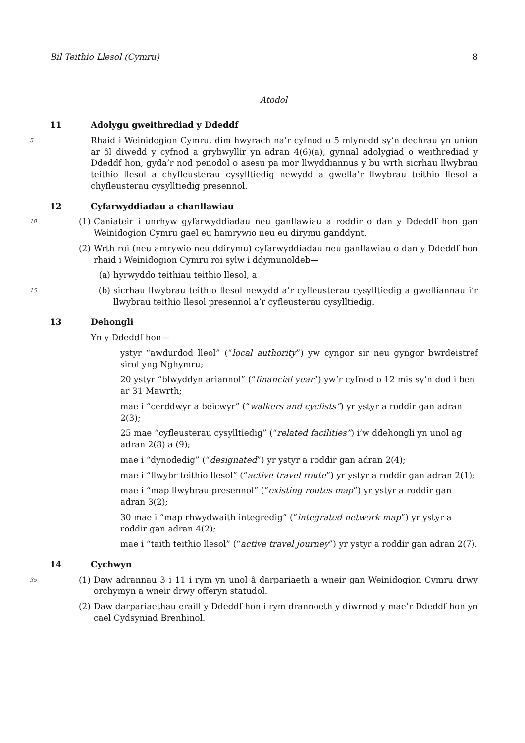Bil Teithio Llesol (Cymru) 8
Atodol
11 Adolygu gweithrediad y Ddeddf
5
Rhaid i Weinidogion Cymru, dim hwyrach na’r cyfnod o 5 mlynedd sy’n dechrau yn union ar ôl diwedd y cyfnod a grybwyllir yn adran 4(6)(a), gynnal adolygiad o weithrediad y Ddeddf hon, gyda’r nod penodol o asesu pa mor llwyddiannus y bu wrth sicrhau llwybrau teithio llesol a chyfleusterau cysylltiedig newydd a gwella’r llwybrau teithio llesol a chyfleusterau cysylltiedig presennol.
12 Cyfarwyddiadau a chanllawiau
10 (1) Caniateir i unrhyw gyfarwyddiadau neu ganllawiau a roddir o dan y Ddeddf hon gan Weinidogion Cymru gael eu hamrywio neu eu dirymu ganddynt.
(2) Wrth roi (neu amrywio neu ddirymu) cyfarwyddiadau neu ganllawiau o dan y Ddeddf hon rhaid i Weinidogion Cymru roi sylw i ddymunoldeb—
(a) hyrwyddo teithiau teithio llesol, a
15
(b) sicrhau llwybrau teithio llesol newydd a’r cyfleusterau cysylltiedig a gwelliannau i’r llwybrau teithio llesol presennol a’r cyfleusterau cysylltiedig.
13 Dehongli
Yn y Ddeddf hon—
ystyr “awdurdod lleol” (“local authority”) yw cyngor sir neu gyngor bwrdeistref sirol yng Nghymru;
20 ystyr “blwyddyn ariannol” (“financial year”) yw’r cyfnod o 12 mis sy’n dod i ben ar 31 Mawrth;
mae i “cerddwyr a beicwyr” (“walkers and cyclists”) yr ystyr a roddir gan adran 2(3);
25 mae “cyfleusterau cysylltiedig” (“related facilities”) i’w ddehongli yn unol ag adran 2(8) a (9);
mae i “dynodedig” (“designated”) yr ystyr a roddir gan adran 2(4);
mae i “llwybr teithio llesol” (“active travel route”) yr ystyr a roddir gan adran 2(1);
mae i “map llwybrau presennol” (“existing routes map”) yr ystyr a roddir gan adran 3(2);
30 mae i “map rhwydwaith integredig” (“integrated network map”) yr ystyr a roddir gan adran 4(2);
mae i “taith teithio llesol” (“active travel journey”) yr ystyr a roddir gan adran 2(7).
14 Cychwyn
35 (1) Daw adrannau 3 i 11 i rym yn unol â darpariaeth a wneir gan Weinidogion Cymru drwy orchymyn a wneir drwy offeryn statudol.
(2) Daw darpariaethau eraill y Ddeddf hon i rym drannoeth y diwrnod y mae’r Ddeddf hon yn cael Cydsyniad Brenhinol.